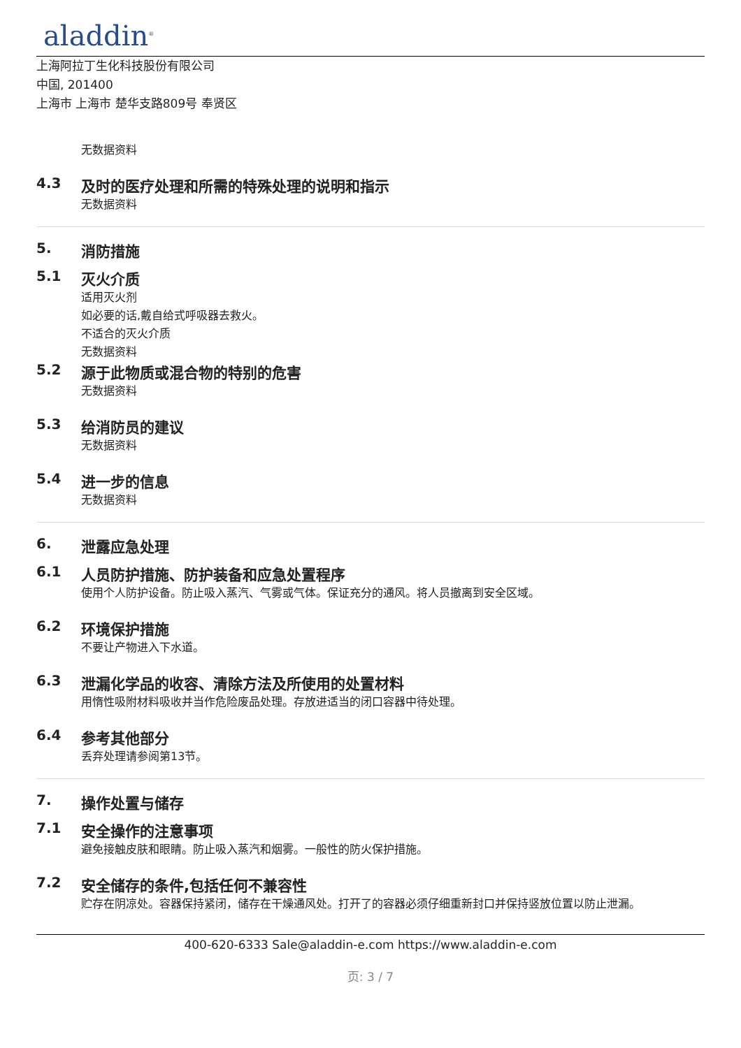aladdin<sup>®</sup>
上海阿拉丁生化科技股份有限公司
中国, 201400
上海市 上海市 楚华支路809号 奉贤区
无数据资料
4.3 及时的医疗处理和所需的特殊处理的说明和指示
无数据资料
5. 消防措施
5.1 灭火介质
适用灭火剂
如必要的话,戴自给式呼吸器去救火。
不适合的灭火介质
无数据资料
5.2 源于此物质或混合物的特别的危害
无数据资料
5.3 给消防员的建议
无数据资料
5.4 进一步的信息
无数据资料
6. 泄露应急处理
6.1 人员防护措施、防护装备和应急处置程序
使用个人防护设备。防止吸入蒸汽、气雾或气体。保证充分的通风。将人员撤离到安全区域。
6.2 环境保护措施
不要让产物进入下水道。
6.3 泄漏化学品的收容、清除方法及所使用的处置材料
用惰性吸附材料吸收并当作危险废品处理。存放进适当的闭口容器中待处理。
6.4 参考其他部分
丢弃处理请参阅第13节。
7. 操作处置与储存
7.1 安全操作的注意事项
避免接触皮肤和眼睛。防止吸入蒸汽和烟雾。一般性的防火保护措施。
7.2 安全储存的条件,包括任何不兼容性
贮存在阴凉处。容器保持紧闭，储存在干燥通风处。打开了的容器必须仔细重新封口并保持竖放位置以防止泄漏。
400-620-6333 Sale@aladdin-e.com https://www.aladdin-e.com
页: 3 / 7